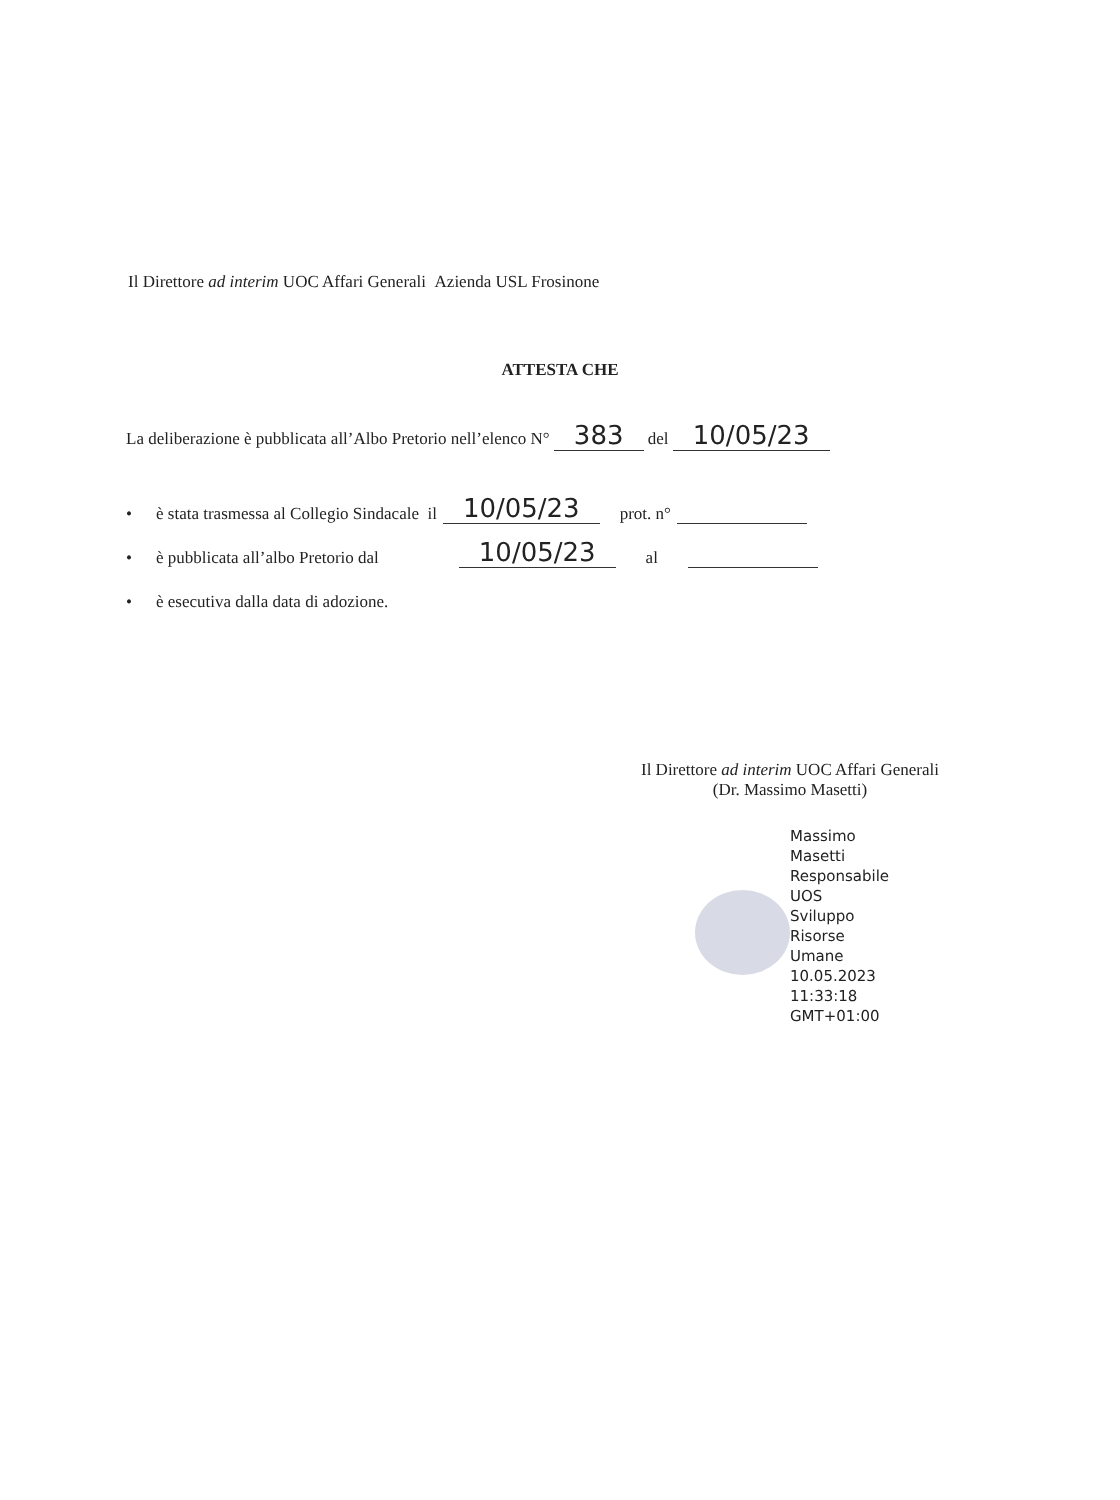Il Direttore ad interim UOC Affari Generali Azienda USL Frosinone
ATTESTA CHE
La deliberazione è pubblicata all’Albo Pretorio nell’elenco N° 383 del 10/05/23
• è stata trasmessa al Collegio Sindacale il 10/05/23 prot. n°
• è pubblicata all’albo Pretorio dal 10/05/23 al
• è esecutiva dalla data di adozione.
Il Direttore ad interim UOC Affari Generali
(Dr. Massimo Masetti)
Massimo
Masetti
Responsabile
UOS
Sviluppo
Risorse
Umane
10.05.2023
11:33:18
GMT+01:00